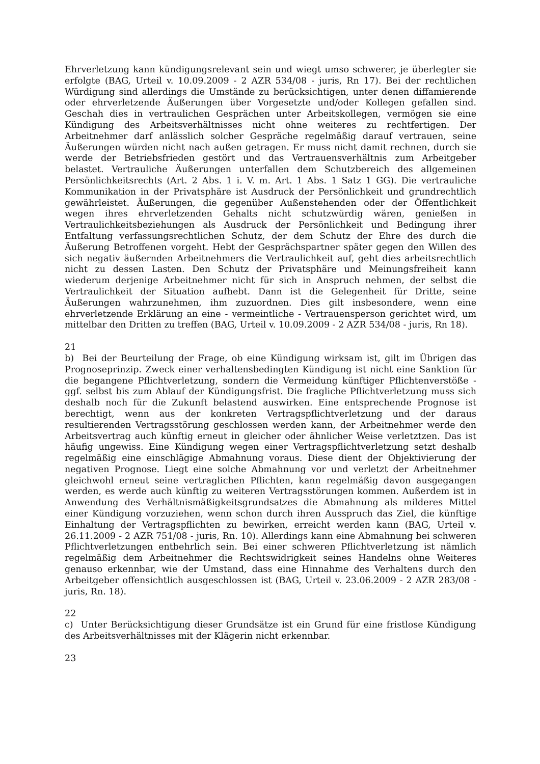Ehrverletzung kann kündigungsrelevant sein und wiegt umso schwerer, je überlegter sie erfolgte (BAG, Urteil v. 10.09.2009 - 2 AZR 534/08 - juris, Rn 17). Bei der rechtlichen Würdigung sind allerdings die Umstände zu berücksichtigen, unter denen diffamierende oder ehrverletzende Äußerungen über Vorgesetzte und/oder Kollegen gefallen sind. Geschah dies in vertraulichen Gesprächen unter Arbeitskollegen, vermögen sie eine Kündigung des Arbeitsverhältnisses nicht ohne weiteres zu rechtfertigen. Der Arbeitnehmer darf anlässlich solcher Gespräche regelmäßig darauf vertrauen, seine Äußerungen würden nicht nach außen getragen. Er muss nicht damit rechnen, durch sie werde der Betriebsfrieden gestört und das Vertrauensverhältnis zum Arbeitgeber belastet. Vertrauliche Äußerungen unterfallen dem Schutzbereich des allgemeinen Persönlichkeitsrechts (Art. 2 Abs. 1 i. V. m. Art. 1 Abs. 1 Satz 1 GG). Die vertrauliche Kommunikation in der Privatsphäre ist Ausdruck der Persönlichkeit und grundrechtlich gewährleistet. Äußerungen, die gegenüber Außenstehenden oder der Öffentlichkeit wegen ihres ehrverletzenden Gehalts nicht schutzwürdig wären, genießen in Vertraulichkeitsbeziehungen als Ausdruck der Persönlichkeit und Bedingung ihrer Entfaltung verfassungsrechtlichen Schutz, der dem Schutz der Ehre des durch die Äußerung Betroffenen vorgeht. Hebt der Gesprächspartner später gegen den Willen des sich negativ äußernden Arbeitnehmers die Vertraulichkeit auf, geht dies arbeitsrechtlich nicht zu dessen Lasten. Den Schutz der Privatsphäre und Meinungsfreiheit kann wiederum derjenige Arbeitnehmer nicht für sich in Anspruch nehmen, der selbst die Vertraulichkeit der Situation aufhebt. Dann ist die Gelegenheit für Dritte, seine Äußerungen wahrzunehmen, ihm zuzuordnen. Dies gilt insbesondere, wenn eine ehrverletzende Erklärung an eine - vermeintliche - Vertrauensperson gerichtet wird, um mittelbar den Dritten zu treffen (BAG, Urteil v. 10.09.2009 - 2 AZR 534/08 - juris, Rn 18).
21
b) Bei der Beurteilung der Frage, ob eine Kündigung wirksam ist, gilt im Übrigen das Prognoseprinzip. Zweck einer verhaltensbedingten Kündigung ist nicht eine Sanktion für die begangene Pflichtverletzung, sondern die Vermeidung künftiger Pflichtenverstöße - ggf. selbst bis zum Ablauf der Kündigungsfrist. Die fragliche Pflichtverletzung muss sich deshalb noch für die Zukunft belastend auswirken. Eine entsprechende Prognose ist berechtigt, wenn aus der konkreten Vertragspflichtverletzung und der daraus resultierenden Vertragsstörung geschlossen werden kann, der Arbeitnehmer werde den Arbeitsvertrag auch künftig erneut in gleicher oder ähnlicher Weise verletztzen. Das ist häufig ungewiss. Eine Kündigung wegen einer Vertragspflichtverletzung setzt deshalb regelmäßig eine einschlägige Abmahnung voraus. Diese dient der Objektivierung der negativen Prognose. Liegt eine solche Abmahnung vor und verletzt der Arbeitnehmer gleichwohl erneut seine vertraglichen Pflichten, kann regelmäßig davon ausgegangen werden, es werde auch künftig zu weiteren Vertragsstörungen kommen. Außerdem ist in Anwendung des Verhältnismäßigkeitsgrundsatzes die Abmahnung als milderes Mittel einer Kündigung vorzuziehen, wenn schon durch ihren Ausspruch das Ziel, die künftige Einhaltung der Vertragspflichten zu bewirken, erreicht werden kann (BAG, Urteil v. 26.11.2009 - 2 AZR 751/08 - juris, Rn. 10). Allerdings kann eine Abmahnung bei schweren Pflichtverletzungen entbehrlich sein. Bei einer schweren Pflichtverletzung ist nämlich regelmäßig dem Arbeitnehmer die Rechtswidrigkeit seines Handelns ohne Weiteres genauso erkennbar, wie der Umstand, dass eine Hinnahme des Verhaltens durch den Arbeitgeber offensichtlich ausgeschlossen ist (BAG, Urteil v. 23.06.2009 - 2 AZR 283/08 - juris, Rn. 18).
22
c) Unter Berücksichtigung dieser Grundsätze ist ein Grund für eine fristlose Kündigung des Arbeitsverhältnisses mit der Klägerin nicht erkennbar.
23